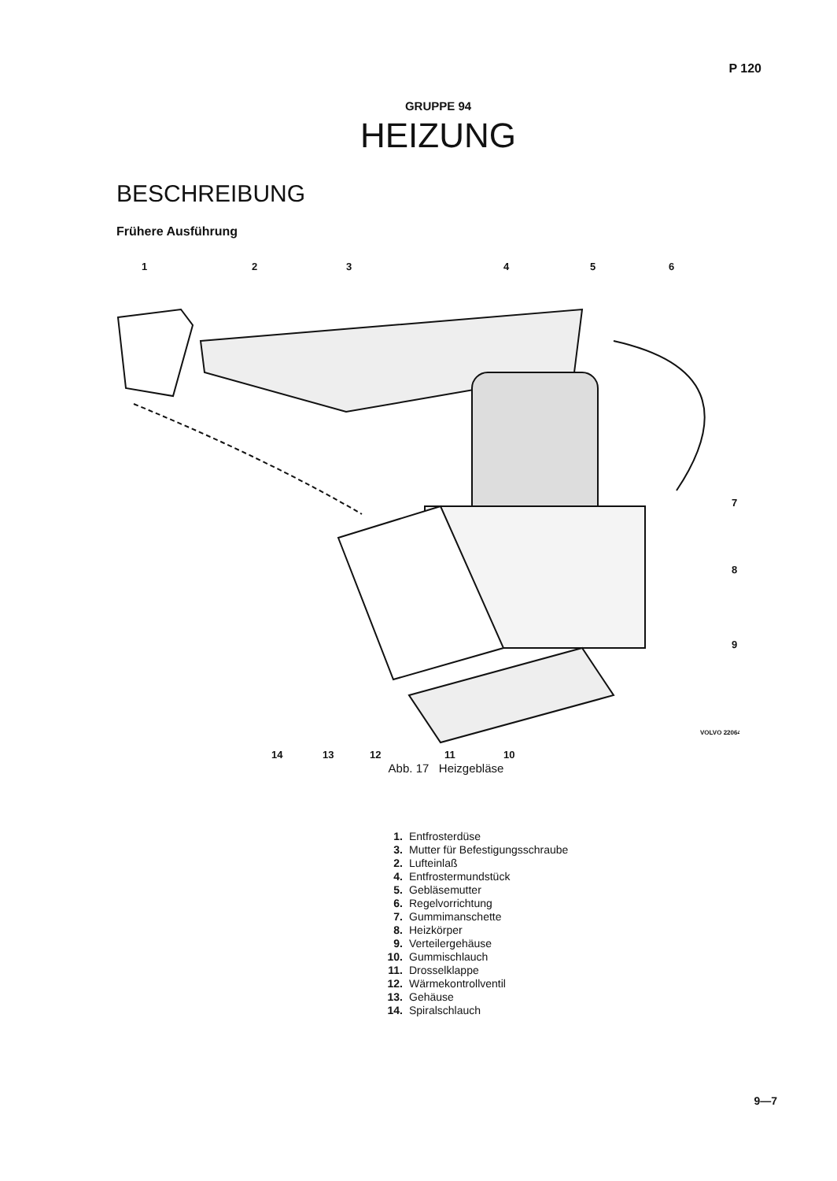P 120
GRUPPE 94
HEIZUNG
BESCHREIBUNG
Frühere Ausführung
1
2
3
4
5
6
7
8
9
14
13
12
11
10
VOLVO 22064
Abb. 17 Heizgebläse
1. Entfrosterdüse
3. Mutter für Befestigungsschraube
2. Lufteinlaß
4. Entfrostermundstück
5. Gebläsemutter
6. Regelvorrichtung
7. Gummimanschette
8. Heizkörper
9. Verteilergehäuse
10. Gummischlauch
11. Drosselklappe
12. Wärmekontrollventil
13. Gehäuse
14. Spiralschlauch
9—7